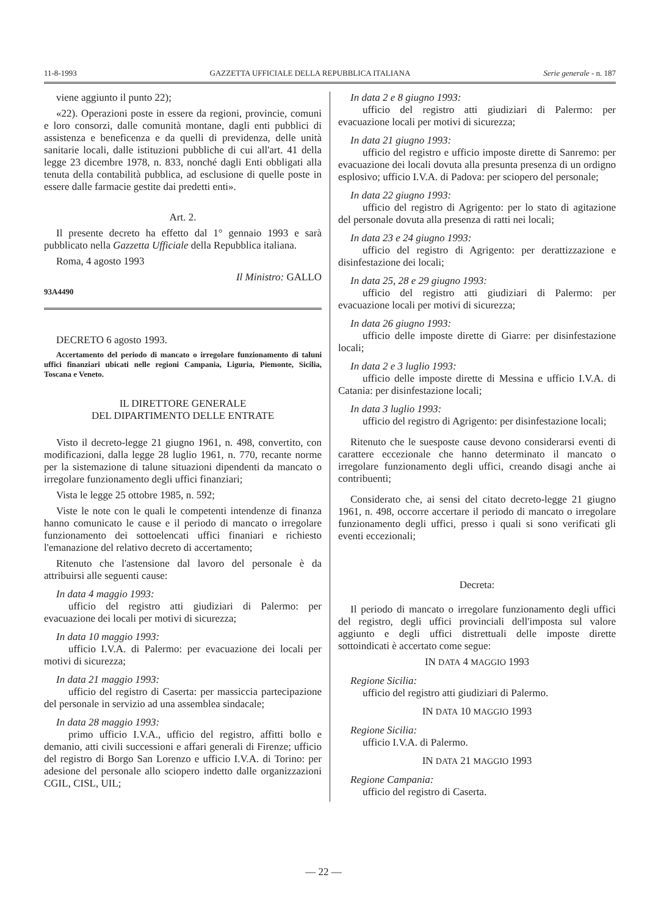11-8-1993 GAZZETTA UFFICIALE DELLA REPUBBLICA ITALIANA Serie generale - n. 187
viene aggiunto il punto 22);
«22). Operazioni poste in essere da regioni, provincie, comuni e loro consorzi, dalle comunità montane, dagli enti pubblici di assistenza e beneficenza e da quelli di previdenza, delle unità sanitarie locali, dalle istituzioni pubbliche di cui all'art. 41 della legge 23 dicembre 1978, n. 833, nonché dagli Enti obbligati alla tenuta della contabilità pubblica, ad esclusione di quelle poste in essere dalle farmacie gestite dai predetti enti».
Art. 2.
Il presente decreto ha effetto dal 1° gennaio 1993 e sarà pubblicato nella Gazzetta Ufficiale della Repubblica italiana.
Roma, 4 agosto 1993
Il Ministro: GALLO
93A4490
DECRETO 6 agosto 1993.
Accertamento del periodo di mancato o irregolare funzionamento di taluni uffici finanziari ubicati nelle regioni Campania, Liguria, Piemonte, Sicilia, Toscana e Veneto.
IL DIRETTORE GENERALE
DEL DIPARTIMENTO DELLE ENTRATE
Visto il decreto-legge 21 giugno 1961, n. 498, convertito, con modificazioni, dalla legge 28 luglio 1961, n. 770, recante norme per la sistemazione di talune situazioni dipendenti da mancato o irregolare funzionamento degli uffici finanziari;
Vista le legge 25 ottobre 1985, n. 592;
Viste le note con le quali le competenti intendenze di finanza hanno comunicato le cause e il periodo di mancato o irregolare funzionamento dei sottoelencati uffici finaniari e richiesto l'emanazione del relativo decreto di accertamento;
Ritenuto che l'astensione dal lavoro del personale è da attribuirsi alle seguenti cause:
In data 4 maggio 1993:
ufficio del registro atti giudiziari di Palermo: per evacuazione dei locali per motivi di sicurezza;
In data 10 maggio 1993:
ufficio I.V.A. di Palermo: per evacuazione dei locali per motivi di sicurezza;
In data 21 maggio 1993:
ufficio del registro di Caserta: per massiccia partecipazione del personale in servizio ad una assemblea sindacale;
In data 28 maggio 1993:
primo ufficio I.V.A., ufficio del registro, affitti bollo e demanio, atti civili successioni e affari generali di Firenze; ufficio del registro di Borgo San Lorenzo e ufficio I.V.A. di Torino: per adesione del personale allo sciopero indetto dalle organizzazioni CGIL, CISL, UIL;
In data 2 e 8 giugno 1993:
ufficio del registro atti giudiziari di Palermo: per evacuazione locali per motivi di sicurezza;
In data 21 giugno 1993:
ufficio del registro e ufficio imposte dirette di Sanremo: per evacuazione dei locali dovuta alla presunta presenza di un ordigno esplosivo; ufficio I.V.A. di Padova: per sciopero del personale;
In data 22 giugno 1993:
ufficio del registro di Agrigento: per lo stato di agitazione del personale dovuta alla presenza di ratti nei locali;
In data 23 e 24 giugno 1993:
ufficio del registro di Agrigento: per derattizzazione e disinfestazione dei locali;
In data 25, 28 e 29 giugno 1993:
ufficio del registro atti giudiziari di Palermo: per evacuazione locali per motivi di sicurezza;
In data 26 giugno 1993:
ufficio delle imposte dirette di Giarre: per disinfestazione locali;
In data 2 e 3 luglio 1993:
ufficio delle imposte dirette di Messina e ufficio I.V.A. di Catania: per disinfestazione locali;
In data 3 luglio 1993:
ufficio del registro di Agrigento: per disinfestazione locali;
Ritenuto che le suesposte cause devono considerarsi eventi di carattere eccezionale che hanno determinato il mancato o irregolare funzionamento degli uffici, creando disagi anche ai contribuenti;
Considerato che, ai sensi del citato decreto-legge 21 giugno 1961, n. 498, occorre accertare il periodo di mancato o irregolare funzionamento degli uffici, presso i quali si sono verificati gli eventi eccezionali;
Decreta:
Il periodo di mancato o irregolare funzionamento degli uffici del registro, degli uffici provinciali dell'imposta sul valore aggiunto e degli uffici distrettuali delle imposte dirette sottoindicati è accertato come segue:
IN DATA 4 MAGGIO 1993
Regione Sicilia:
ufficio del registro atti giudiziari di Palermo.
IN DATA 10 MAGGIO 1993
Regione Sicilia:
ufficio I.V.A. di Palermo.
IN DATA 21 MAGGIO 1993
Regione Campania:
ufficio del registro di Caserta.
— 22 —